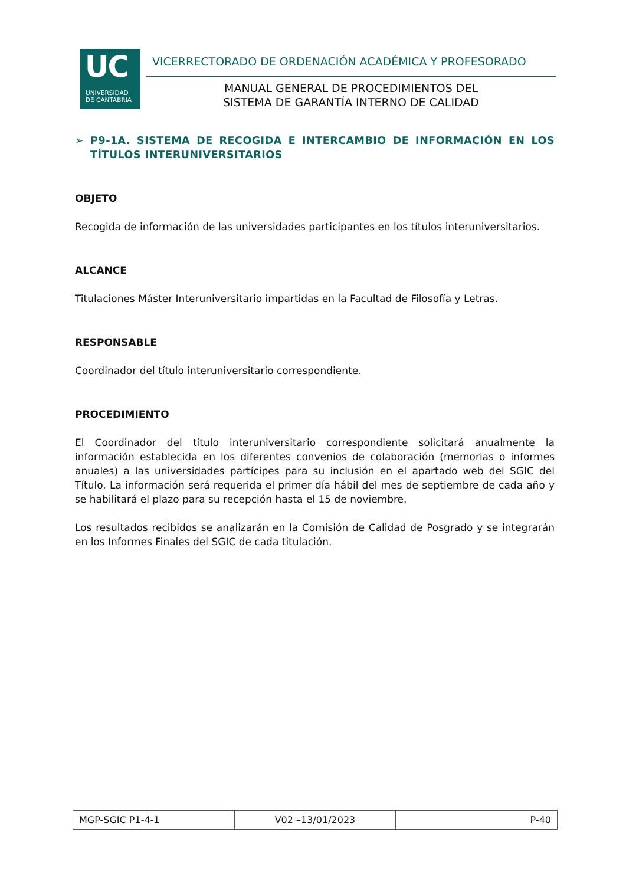UC
UNIVERSIDAD
DE CANTABRIA
VICERRECTORADO DE ORDENACIÓN ACADÉMICA Y PROFESORADO
MANUAL GENERAL DE PROCEDIMIENTOS DEL
SISTEMA DE GARANTÍA INTERNO DE CALIDAD
➢ P9-1A. SISTEMA DE RECOGIDA E INTERCAMBIO DE INFORMACIÓN EN LOS TÍTULOS INTERUNIVERSITARIOS
OBJETO
Recogida de información de las universidades participantes en los títulos interuniversitarios.
ALCANCE
Titulaciones Máster Interuniversitario impartidas en la Facultad de Filosofía y Letras.
RESPONSABLE
Coordinador del título interuniversitario correspondiente.
PROCEDIMIENTO
El Coordinador del título interuniversitario correspondiente solicitará anualmente la información establecida en los diferentes convenios de colaboración (memorias o informes anuales) a las universidades partícipes para su inclusión en el apartado web del SGIC del Título. La información será requerida el primer día hábil del mes de septiembre de cada año y se habilitará el plazo para su recepción hasta el 15 de noviembre.
Los resultados recibidos se analizarán en la Comisión de Calidad de Posgrado y se integrarán en los Informes Finales del SGIC de cada titulación.
| MGP-SGIC P1-4-1 | V02 –13/01/2023 | P-40 |